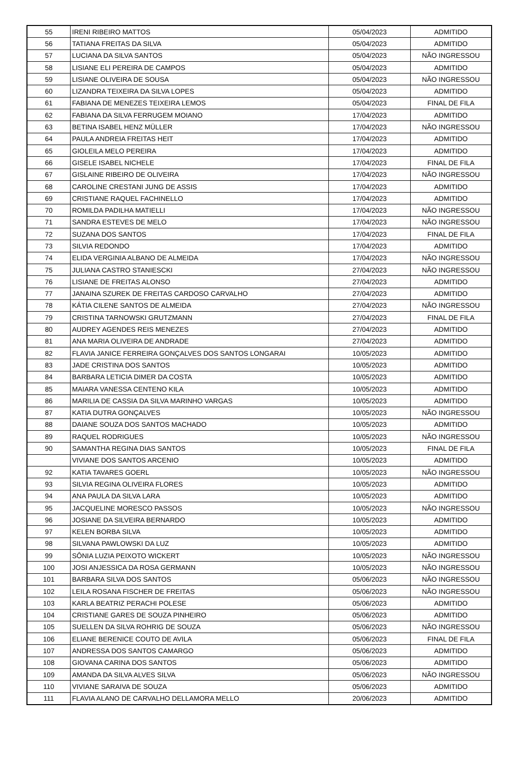| 55 | IRENI RIBEIRO MATTOS | 05/04/2023 | ADMITIDO |
| 56 | TATIANA FREITAS DA SILVA | 05/04/2023 | ADMITIDO |
| 57 | LUCIANA DA SILVA SANTOS | 05/04/2023 | NÃO INGRESSOU |
| 58 | LISIANE ELI PEREIRA DE CAMPOS | 05/04/2023 | ADMITIDO |
| 59 | LISIANE OLIVEIRA DE SOUSA | 05/04/2023 | NÃO INGRESSOU |
| 60 | LIZANDRA TEIXEIRA DA SILVA LOPES | 05/04/2023 | ADMITIDO |
| 61 | FABIANA DE MENEZES TEIXEIRA LEMOS | 05/04/2023 | FINAL DE FILA |
| 62 | FABIANA DA SILVA FERRUGEM MOIANO | 17/04/2023 | ADMITIDO |
| 63 | BETINA ISABEL HENZ MÜLLER | 17/04/2023 | NÃO INGRESSOU |
| 64 | PAULA ANDREIA FREITAS HEIT | 17/04/2023 | ADMITIDO |
| 65 | GIOLEILA MELO PEREIRA | 17/04/2023 | ADMITIDO |
| 66 | GISELE ISABEL NICHELE | 17/04/2023 | FINAL DE FILA |
| 67 | GISLAINE RIBEIRO DE OLIVEIRA | 17/04/2023 | NÃO INGRESSOU |
| 68 | CAROLINE CRESTANI JUNG DE ASSIS | 17/04/2023 | ADMITIDO |
| 69 | CRISTIANE RAQUEL FACHINELLO | 17/04/2023 | ADMITIDO |
| 70 | ROMILDA PADILHA MATIELLI | 17/04/2023 | NÃO INGRESSOU |
| 71 | SANDRA ESTEVES DE MELO | 17/04/2023 | NÃO INGRESSOU |
| 72 | SUZANA DOS SANTOS | 17/04/2023 | FINAL DE FILA |
| 73 | SILVIA REDONDO | 17/04/2023 | ADMITIDO |
| 74 | ELIDA VERGINIA ALBANO DE ALMEIDA | 17/04/2023 | NÃO INGRESSOU |
| 75 | JULIANA CASTRO STANIESCKI | 27/04/2023 | NÃO INGRESSOU |
| 76 | LISIANE DE FREITAS ALONSO | 27/04/2023 | ADMITIDO |
| 77 | JANAINA SZUREK DE FREITAS CARDOSO CARVALHO | 27/04/2023 | ADMITIDO |
| 78 | KÁTIA CILENE SANTOS DE ALMEIDA | 27/04/2023 | NÃO INGRESSOU |
| 79 | CRISTINA TARNOWSKI GRUTZMANN | 27/04/2023 | FINAL DE FILA |
| 80 | AUDREY AGENDES REIS MENEZES | 27/04/2023 | ADMITIDO |
| 81 | ANA MARIA OLIVEIRA DE ANDRADE | 27/04/2023 | ADMITIDO |
| 82 | FLAVIA JANICE FERREIRA GONÇALVES DOS SANTOS LONGARAI | 10/05/2023 | ADMITIDO |
| 83 | JADE CRISTINA DOS SANTOS | 10/05/2023 | ADMITIDO |
| 84 | BARBARA LETICIA DIMER DA COSTA | 10/05/2023 | ADMITIDO |
| 85 | MAIARA VANESSA CENTENO KILA | 10/05/2023 | ADMITIDO |
| 86 | MARILIA DE CASSIA DA SILVA MARINHO VARGAS | 10/05/2023 | ADMITIDO |
| 87 | KATIA DUTRA GONÇALVES | 10/05/2023 | NÃO INGRESSOU |
| 88 | DAIANE SOUZA DOS SANTOS MACHADO | 10/05/2023 | ADMITIDO |
| 89 | RAQUEL RODRIGUES | 10/05/2023 | NÃO INGRESSOU |
| 90 | SAMANTHA REGINA DIAS SANTOS | 10/05/2023 | FINAL DE FILA |
| | VIVIANE DOS SANTOS ARCENIO | 10/05/2023 | ADMITIDO |
| 92 | KATIA TAVARES GOERL | 10/05/2023 | NÃO INGRESSOU |
| 93 | SILVIA REGINA OLIVEIRA FLORES | 10/05/2023 | ADMITIDO |
| 94 | ANA PAULA DA SILVA LARA | 10/05/2023 | ADMITIDO |
| 95 | JACQUELINE MORESCO PASSOS | 10/05/2023 | NÃO INGRESSOU |
| 96 | JOSIANE DA SILVEIRA BERNARDO | 10/05/2023 | ADMITIDO |
| 97 | KELEN BORBA SILVA | 10/05/2023 | ADMITIDO |
| 98 | SILVANA PAWLOWSKI DA LUZ | 10/05/2023 | ADMITIDO |
| 99 | SÔNIA LUZIA PEIXOTO WICKERT | 10/05/2023 | NÃO INGRESSOU |
| 100 | JOSI ANJESSICA DA ROSA GERMANN | 10/05/2023 | NÃO INGRESSOU |
| 101 | BARBARA SILVA DOS SANTOS | 05/06/2023 | NÃO INGRESSOU |
| 102 | LEILA ROSANA FISCHER DE FREITAS | 05/06/2023 | NÃO INGRESSOU |
| 103 | KARLA BEATRIZ PERACHI POLESE | 05/06/2023 | ADMITIDO |
| 104 | CRISTIANE GARES DE SOUZA PINHEIRO | 05/06/2023 | ADMITIDO |
| 105 | SUELLEN DA SILVA ROHRIG DE SOUZA | 05/06/2023 | NÃO INGRESSOU |
| 106 | ELIANE BERENICE COUTO DE AVILA | 05/06/2023 | FINAL DE FILA |
| 107 | ANDRESSA DOS SANTOS CAMARGO | 05/06/2023 | ADMITIDO |
| 108 | GIOVANA CARINA DOS SANTOS | 05/06/2023 | ADMITIDO |
| 109 | AMANDA DA SILVA ALVES SILVA | 05/06/2023 | NÃO INGRESSOU |
| 110 | VIVIANE SARAIVA DE SOUZA | 05/06/2023 | ADMITIDO |
| 111 | FLAVIA ALANO DE CARVALHO DELLAMORA MELLO | 20/06/2023 | ADMITIDO |